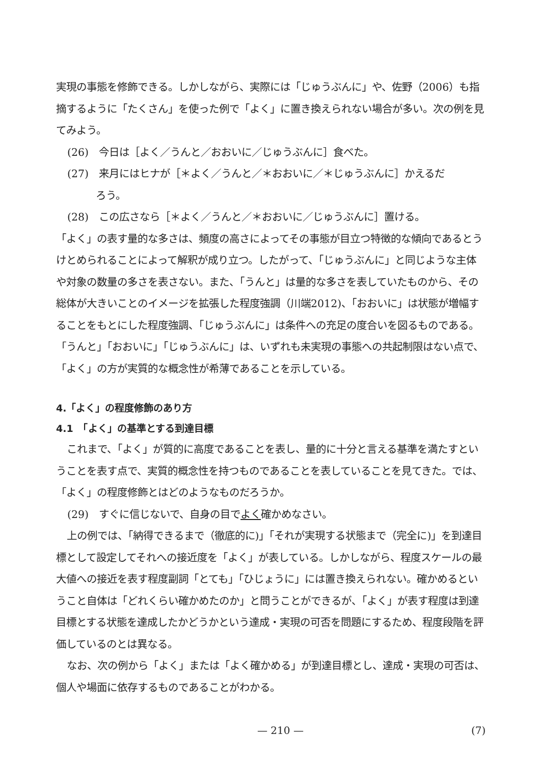実現の事態を修飾できる。しかしながら、実際には「じゅうぶんに」や、佐野（2006）も指摘するように「たくさん」を使った例で「よく」に置き換えられない場合が多い。次の例を見てみよう。
(26)　今日は［よく／うんと／おおいに／じゅうぶんに］食べた。
(27)　来月にはヒナが［＊よく／うんと／＊おおいに／＊じゅうぶんに］かえるだ
ろう。
(28)　この広さなら［＊よく／うんと／＊おおいに／じゅうぶんに］置ける。
「よく」の表す量的な多さは、頻度の高さによってその事態が目立つ特徴的な傾向であるとうけとめられることによって解釈が成り立つ。したがって、「じゅうぶんに」と同じような主体や対象の数量の多さを表さない。また、「うんと」は量的な多さを表していたものから、その総体が大きいことのイメージを拡張した程度強調（川端2012)、「おおいに」は状態が増幅することをもとにした程度強調、「じゅうぶんに」は条件への充足の度合いを図るものである。「うんと」「おおいに」「じゅうぶんに」は、いずれも未実現の事態への共起制限はない点で、「よく」の方が実質的な概念性が希薄であることを示している。
4.「よく」の程度修飾のあり方
4.1　「よく」の基準とする到達目標
これまで、「よく」が質的に高度であることを表し、量的に十分と言える基準を満たすということを表す点で、実質的概念性を持つものであることを表していることを見てきた。では、「よく」の程度修飾とはどのようなものだろうか。
(29)　すぐに信じないで、自身の目でよく確かめなさい。
上の例では、「納得できるまで（徹底的に)」「それが実現する状態まで（完全に)」を到達目標として設定してそれへの接近度を「よく」が表している。しかしながら、程度スケールの最大値への接近を表す程度副詞「とても」「ひじょうに」には置き換えられない。確かめるということ自体は「どれくらい確かめたのか」と問うことができるが、「よく」が表す程度は到達目標とする状態を達成したかどうかという達成・実現の可否を問題にするため、程度段階を評価しているのとは異なる。
なお、次の例から「よく」または「よく確かめる」が到達目標とし、達成・実現の可否は、個人や場面に依存するものであることがわかる。
— 210 — (7)